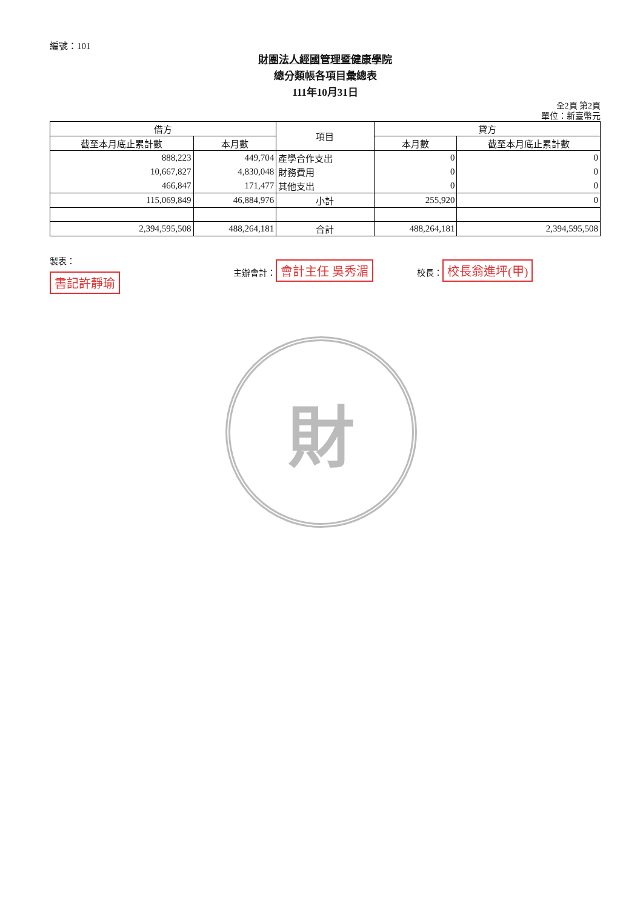編號：101
財團法人經國管理暨健康學院
總分類帳各項目彙總表
111年10月31日
全2頁 第2頁
單位：新臺幣元
| 借方 | | 項目 | 貸方 | |
| --- | --- | --- | --- | --- |
| 截至本月底止累計數 | 本月數 | | 本月數 | 截至本月底止累計數 |
| 888,223 | 449,704 | 產學合作支出 | 0 | 0 |
| 10,667,827 | 4,830,048 | 財務費用 | 0 | 0 |
| 466,847 | 171,477 | 其他支出 | 0 | 0 |
| 115,069,849 | 46,884,976 | 小計 | 255,920 | 0 |
| 2,394,595,508 | 488,264,181 | 合計 | 488,264,181 | 2,394,595,508 |
製表：
書記許靜瑜
主辦會計： 會計主任 吳秀湄
校長： 校長翁進坪(甲)
財